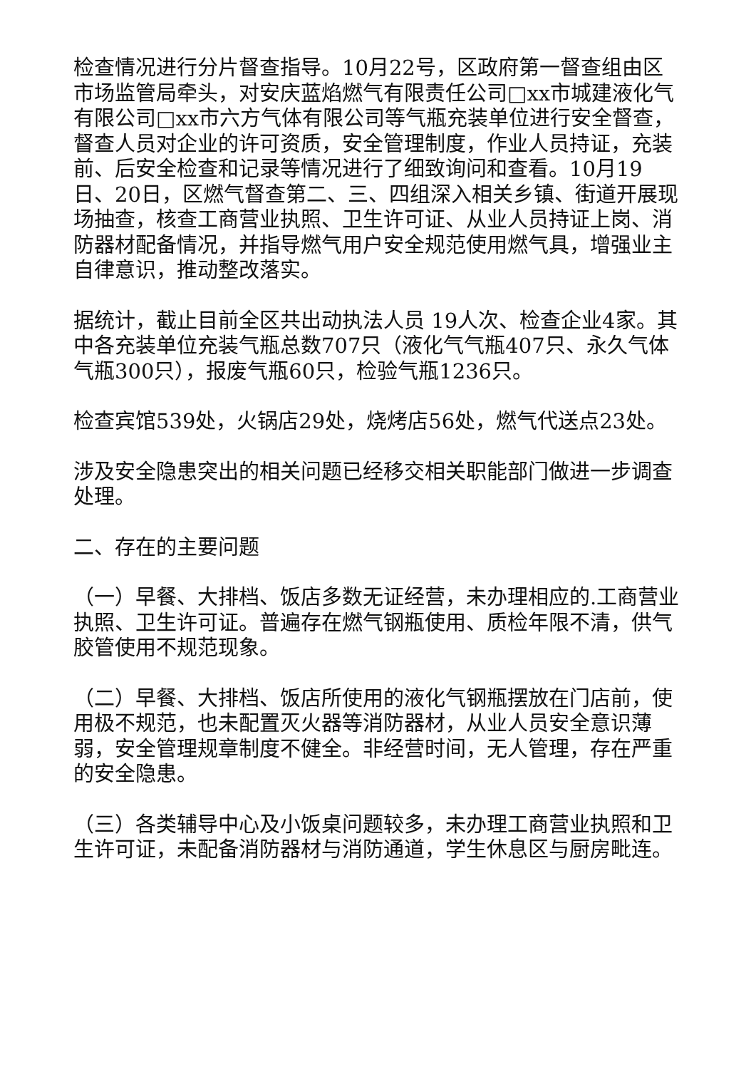检查情况进行分片督查指导。10月22号，区政府第一督查组由区市场监管局牵头，对安庆蓝焰燃气有限责任公司□xx市城建液化气有限公司□xx市六方气体有限公司等气瓶充装单位进行安全督查，督查人员对企业的许可资质，安全管理制度，作业人员持证，充装前、后安全检查和记录等情况进行了细致询问和查看。10月19日、20日，区燃气督查第二、三、四组深入相关乡镇、街道开展现场抽查，核查工商营业执照、卫生许可证、从业人员持证上岗、消防器材配备情况，并指导燃气用户安全规范使用燃气具，增强业主自律意识，推动整改落实。
据统计，截止目前全区共出动执法人员 19人次、检查企业4家。其中各充装单位充装气瓶总数707只（液化气气瓶407只、永久气体气瓶300只），报废气瓶60只，检验气瓶1236只。
检查宾馆539处，火锅店29处，烧烤店56处，燃气代送点23处。
涉及安全隐患突出的相关问题已经移交相关职能部门做进一步调查处理。
二、存在的主要问题
（一）早餐、大排档、饭店多数无证经营，未办理相应的.工商营业执照、卫生许可证。普遍存在燃气钢瓶使用、质检年限不清，供气胶管使用不规范现象。
（二）早餐、大排档、饭店所使用的液化气钢瓶摆放在门店前，使用极不规范，也未配置灭火器等消防器材，从业人员安全意识薄弱，安全管理规章制度不健全。非经营时间，无人管理，存在严重的安全隐患。
（三）各类辅导中心及小饭桌问题较多，未办理工商营业执照和卫生许可证，未配备消防器材与消防通道，学生休息区与厨房毗连。